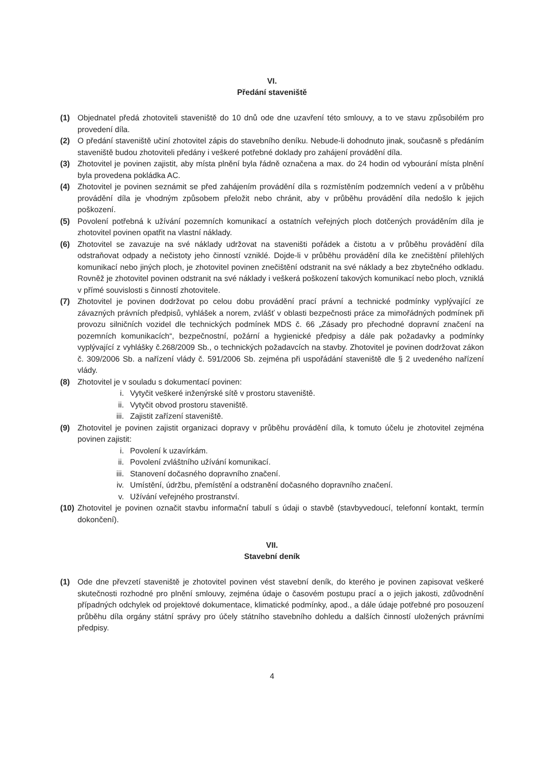VI.
Předání staveniště
(1) Objednatel předá zhotoviteli staveniště do 10 dnů ode dne uzavření této smlouvy, a to ve stavu způsobilém pro provedení díla.
(2) O předání staveniště učiní zhotovitel zápis do stavebního deníku. Nebude-li dohodnuto jinak, současně s předáním staveniště budou zhotoviteli předány i veškeré potřebné doklady pro zahájení provádění díla.
(3) Zhotovitel je povinen zajistit, aby místa plnění byla řádně označena a max. do 24 hodin od vybourání místa plnění byla provedena pokládka AC.
(4) Zhotovitel je povinen seznámit se před zahájením provádění díla s rozmístěním podzemních vedení a v průběhu provádění díla je vhodným způsobem přeložit nebo chránit, aby v průběhu provádění díla nedošlo k jejich poškození.
(5) Povolení potřebná k užívání pozemních komunikací a ostatních veřejných ploch dotčených prováděním díla je zhotovitel povinen opatřit na vlastní náklady.
(6) Zhotovitel se zavazuje na své náklady udržovat na staveništi pořádek a čistotu a v průběhu provádění díla odstraňovat odpady a nečistoty jeho činností vzniklé. Dojde-li v průběhu provádění díla ke znečištění přilehlých komunikací nebo jiných ploch, je zhotovitel povinen znečištění odstranit na své náklady a bez zbytečného odkladu. Rovněž je zhotovitel povinen odstranit na své náklady i veškerá poškození takových komunikací nebo ploch, vzniklá v přímé souvislosti s činností zhotovitele.
(7) Zhotovitel je povinen dodržovat po celou dobu provádění prací právní a technické podmínky vyplývající ze závazných právních předpisů, vyhlášek a norem, zvlášť v oblasti bezpečnosti práce za mimořádných podmínek při provozu silničních vozidel dle technických podmínek MDS č. 66 „Zásady pro přechodné dopravní značení na pozemních komunikacích“, bezpečnostní, požární a hygienické předpisy a dále pak požadavky a podmínky vyplývající z vyhlášky č.268/2009 Sb., o technických požadavcích na stavby. Zhotovitel je povinen dodržovat zákon č. 309/2006 Sb. a nařízení vlády č. 591/2006 Sb. zejména při uspořádání staveniště dle § 2 uvedeného nařízení vlády.
(8) Zhotovitel je v souladu s dokumentací povinen:
i. Vytyčit veškeré inženýrské sítě v prostoru staveniště.
ii. Vytyčit obvod prostoru staveniště.
iii. Zajistit zařízení staveniště.
(9) Zhotovitel je povinen zajistit organizaci dopravy v průběhu provádění díla, k tomuto účelu je zhotovitel zejména povinen zajistit:
i. Povolení k uzavírkám.
ii. Povolení zvláštního užívání komunikací.
iii. Stanovení dočasného dopravního značení.
iv. Umístění, údržbu, přemístění a odstranění dočasného dopravního značení.
v. Užívání veřejného prostranství.
(10)
Zhotovitel je povinen označit stavbu informační tabulí s údaji o stavbě (stavbyvedoucí, telefonní kontakt, termín dokončení).
VII.
Stavební deník
(1) Ode dne převzetí staveniště je zhotovitel povinen vést stavební deník, do kterého je povinen zapisovat veškeré skutečnosti rozhodné pro plnění smlouvy, zejména údaje o časovém postupu prací a o jejich jakosti, zdůvodnění případných odchylek od projektové dokumentace, klimatické podmínky, apod., a dále údaje potřebné pro posouzení průběhu díla orgány státní správy pro účely státního stavebního dohledu a dalších činností uložených právními předpisy.
4